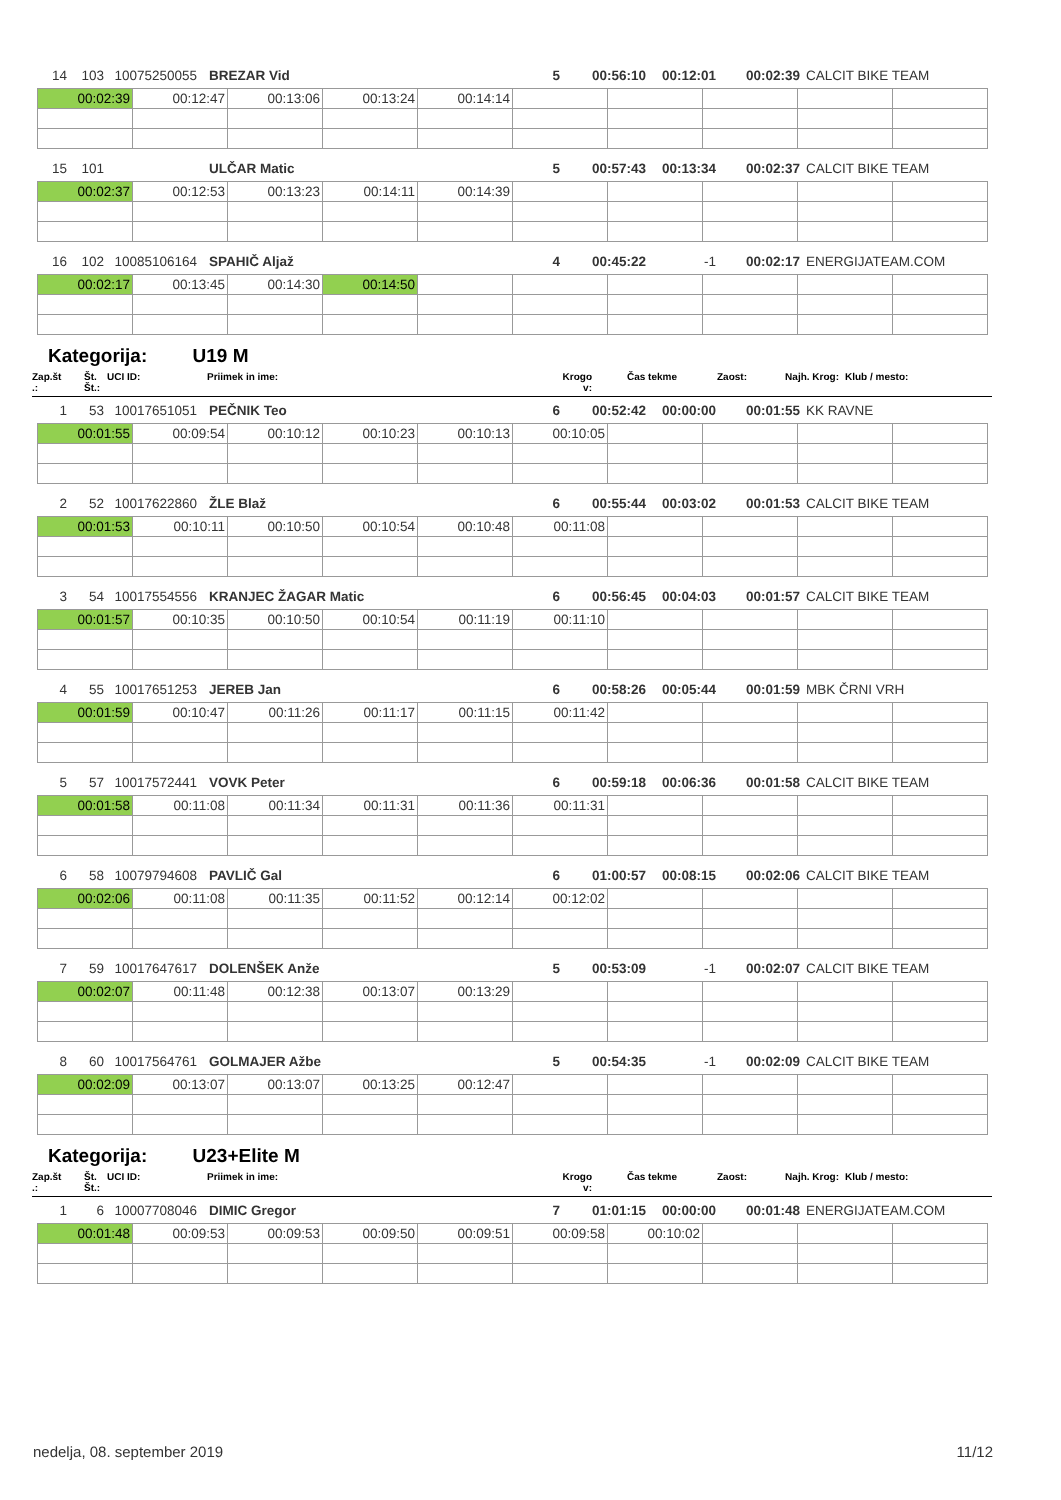| 14 | 103 | 10075250055 | | BREZAR Vid | 5 | 00:56:10 | 00:12:01 | 00:02:39 | CALCIT BIKE TEAM |
| 00:02:39 | 00:12:47 | 00:13:06 | 00:13:24 | 00:14:14 | | | | | |
| 15 | 101 | | | ULČAR Matic | 5 | 00:57:43 | 00:13:34 | 00:02:37 | CALCIT BIKE TEAM |
| 00:02:37 | 00:12:53 | 00:13:23 | 00:14:11 | 00:14:39 | | | | | |
| 16 | 102 | 10085106164 | | SPAHIČ Aljaž | 4 | 00:45:22 | -1 | 00:02:17 | ENERGIJATEAM.COM |
| 00:02:17 | 00:13:45 | 00:14:30 | 00:14:50 | | | | | | |
Kategorija: U19 M
| Zap.št .: | Št. Št.: | UCI ID: | Priimek in ime: | Krogo v: | Čas tekme | Zaost: | Najh. Krog: | Klub / mesto: |
| 1 | 53 | 10017651051 | | PEČNIK Teo | 6 | 00:52:42 | 00:00:00 | 00:01:55 | KK RAVNE |
| 00:01:55 | 00:09:54 | 00:10:12 | 00:10:23 | 00:10:13 | 00:10:05 | | | | |
| 2 | 52 | 10017622860 | | ŽLE Blaž | 6 | 00:55:44 | 00:03:02 | 00:01:53 | CALCIT BIKE TEAM |
| 00:01:53 | 00:10:11 | 00:10:50 | 00:10:54 | 00:10:48 | 00:11:08 | | | | |
| 3 | 54 | 10017554556 | | KRANJEC ŽAGAR Matic | 6 | 00:56:45 | 00:04:03 | 00:01:57 | CALCIT BIKE TEAM |
| 00:01:57 | 00:10:35 | 00:10:50 | 00:10:54 | 00:11:19 | 00:11:10 | | | | |
| 4 | 55 | 10017651253 | | JEREB Jan | 6 | 00:58:26 | 00:05:44 | 00:01:59 | MBK ČRNI VRH |
| 00:01:59 | 00:10:47 | 00:11:26 | 00:11:17 | 00:11:15 | 00:11:42 | | | | |
| 5 | 57 | 10017572441 | | VOVK Peter | 6 | 00:59:18 | 00:06:36 | 00:01:58 | CALCIT BIKE TEAM |
| 00:01:58 | 00:11:08 | 00:11:34 | 00:11:31 | 00:11:36 | 00:11:31 | | | | |
| 6 | 58 | 10079794608 | | PAVLIČ Gal | 6 | 01:00:57 | 00:08:15 | 00:02:06 | CALCIT BIKE TEAM |
| 00:02:06 | 00:11:08 | 00:11:35 | 00:11:52 | 00:12:14 | 00:12:02 | | | | |
| 7 | 59 | 10017647617 | | DOLENŠEK Anže | 5 | 00:53:09 | -1 | 00:02:07 | CALCIT BIKE TEAM |
| 00:02:07 | 00:11:48 | 00:12:38 | 00:13:07 | 00:13:29 | | | | | |
| 8 | 60 | 10017564761 | | GOLMAJER Ažbe | 5 | 00:54:35 | -1 | 00:02:09 | CALCIT BIKE TEAM |
| 00:02:09 | 00:13:07 | 00:13:07 | 00:13:25 | 00:12:47 | | | | | |
Kategorija: U23+Elite M
| Zap.št .: | Št. Št.: | UCI ID: | Priimek in ime: | Krogo v: | Čas tekme | Zaost: | Najh. Krog: | Klub / mesto: |
| 1 | 6 | 10007708046 | | DIMIC Gregor | 7 | 01:01:15 | 00:00:00 | 00:01:48 | ENERGIJATEAM.COM |
| 00:01:48 | 00:09:53 | 00:09:53 | 00:09:50 | 00:09:51 | 00:09:58 | 00:10:02 | | | |
nedelja, 08. september 2019 11/12